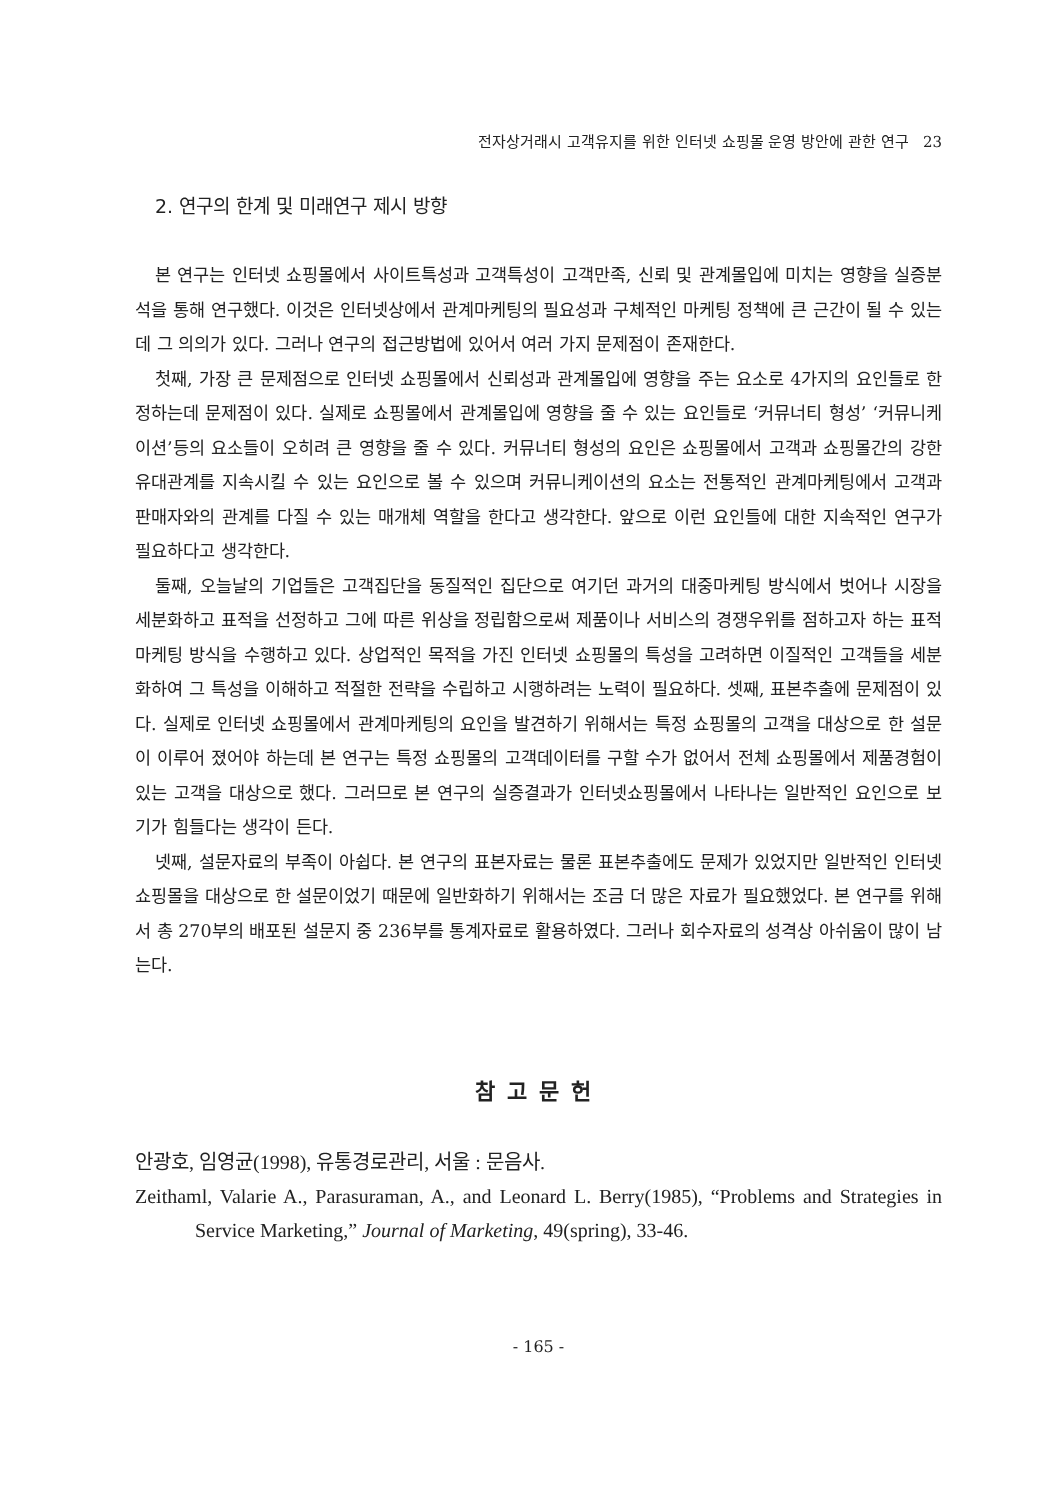전자상거래시 고객유지를 위한 인터넷 쇼핑몰 운영 방안에 관한 연구 23
2. 연구의 한계 및 미래연구 제시 방향
본 연구는 인터넷 쇼핑몰에서 사이트특성과 고객특성이 고객만족, 신뢰 및 관계몰입에 미치는 영향을 실증분석을 통해 연구했다. 이것은 인터넷상에서 관계마케팅의 필요성과 구체적인 마케팅 정책에 큰 근간이 될 수 있는데 그 의의가 있다. 그러나 연구의 접근방법에 있어서 여러 가지 문제점이 존재한다.
첫째, 가장 큰 문제점으로 인터넷 쇼핑몰에서 신뢰성과 관계몰입에 영향을 주는 요소로 4가지의 요인들로 한정하는데 문제점이 있다. 실제로 쇼핑몰에서 관계몰입에 영향을 줄 수 있는 요인들로 ‘커뮤너티 형성’ ‘커뮤니케이션’등의 요소들이 오히려 큰 영향을 줄 수 있다. 커뮤너티 형성의 요인은 쇼핑몰에서 고객과 쇼핑몰간의 강한 유대관계를 지속시킬 수 있는 요인으로 볼 수 있으며 커뮤니케이션의 요소는 전통적인 관계마케팅에서 고객과 판매자와의 관계를 다질 수 있는 매개체 역할을 한다고 생각한다. 앞으로 이런 요인들에 대한 지속적인 연구가 필요하다고 생각한다.
둘째, 오늘날의 기업들은 고객집단을 동질적인 집단으로 여기던 과거의 대중마케팅 방식에서 벗어나 시장을 세분화하고 표적을 선정하고 그에 따른 위상을 정립함으로써 제품이나 서비스의 경쟁우위를 점하고자 하는 표적마케팅 방식을 수행하고 있다. 상업적인 목적을 가진 인터넷 쇼핑몰의 특성을 고려하면 이질적인 고객들을 세분화하여 그 특성을 이해하고 적절한 전략을 수립하고 시행하려는 노력이 필요하다. 셋째, 표본추출에 문제점이 있다. 실제로 인터넷 쇼핑몰에서 관계마케팅의 요인을 발견하기 위해서는 특정 쇼핑몰의 고객을 대상으로 한 설문이 이루어 졌어야 하는데 본 연구는 특정 쇼핑몰의 고객데이터를 구할 수가 없어서 전체 쇼핑몰에서 제품경험이 있는 고객을 대상으로 했다. 그러므로 본 연구의 실증결과가 인터넷쇼핑몰에서 나타나는 일반적인 요인으로 보기가 힘들다는 생각이 든다.
넷째, 설문자료의 부족이 아쉽다. 본 연구의 표본자료는 물론 표본추출에도 문제가 있었지만 일반적인 인터넷 쇼핑몰을 대상으로 한 설문이었기 때문에 일반화하기 위해서는 조금 더 많은 자료가 필요했었다. 본 연구를 위해서 총 270부의 배포된 설문지 중 236부를 통계자료로 활용하였다. 그러나 회수자료의 성격상 아쉬움이 많이 남는다.
참고문헌
안광호, 임영균(1998), 유통경로관리, 서울 : 문음사.
Zeithaml, Valarie A., Parasuraman, A., and Leonard L. Berry(1985), “Problems and Strategies in Service Marketing,” Journal of Marketing, 49(spring), 33-46.
- 165 -